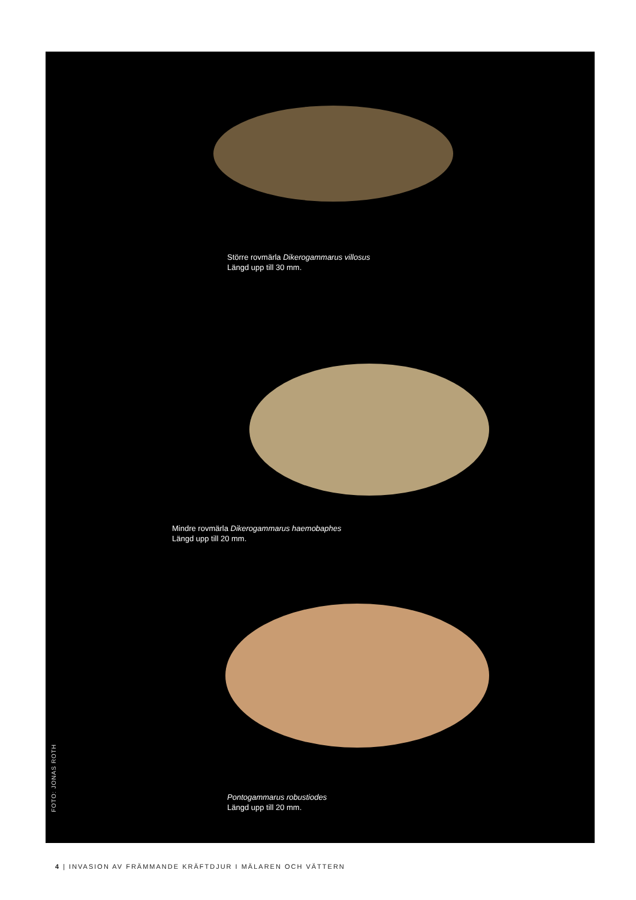Större rovmärla Dikerogammarus villosus
Längd upp till 30 mm.
Mindre rovmärla Dikerogammarus haemobaphes
Längd upp till 20 mm.
Pontogammarus robustiodes
Längd upp till 20 mm.
FOTO: JONAS ROTH
4 | INVASION AV FRÄMMANDE KRÄFTDJUR I MÄLAREN OCH VÄTTERN